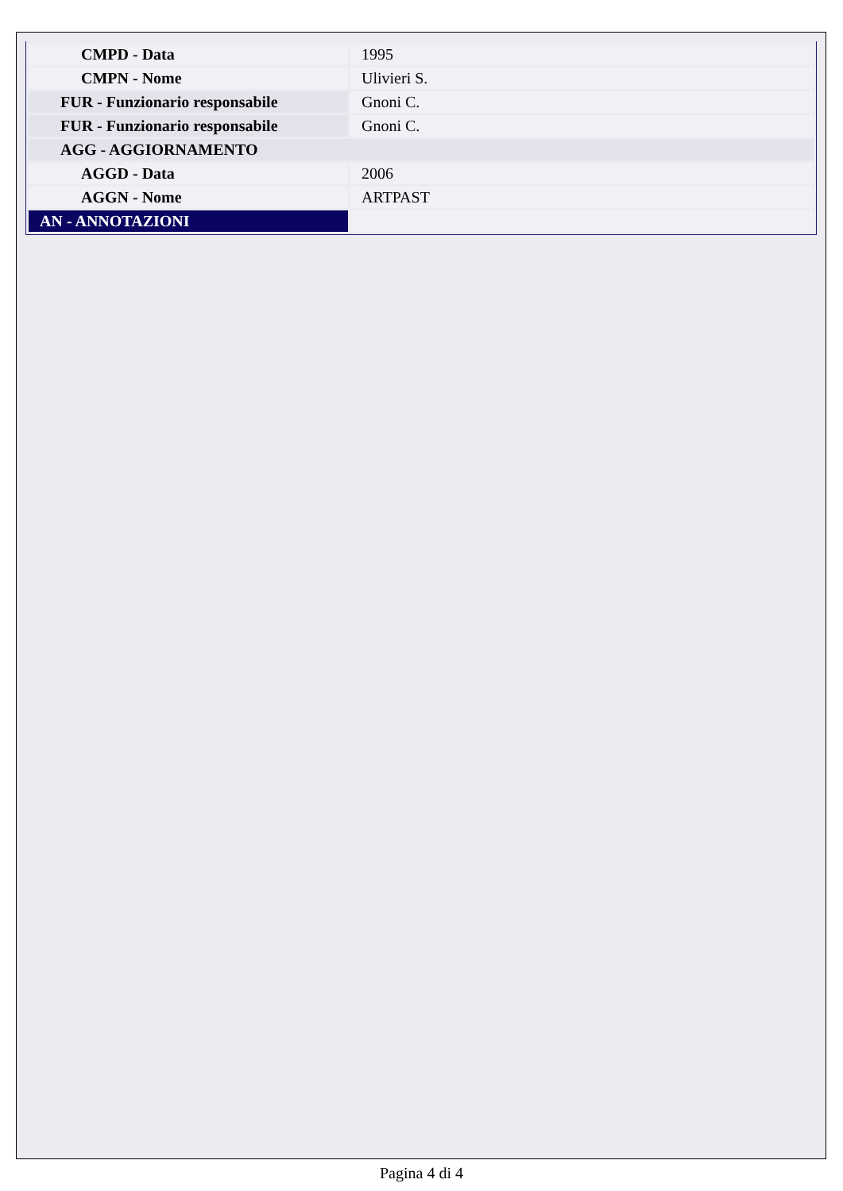| CMPD - Data | 1995 |
| CMPN - Nome | Ulivieri S. |
| FUR - Funzionario responsabile | Gnoni C. |
| FUR - Funzionario responsabile | Gnoni C. |
| AGG - AGGIORNAMENTO | |
| AGGD - Data | 2006 |
| AGGN - Nome | ARTPAST |
| AN - ANNOTAZIONI | |
Pagina 4 di 4